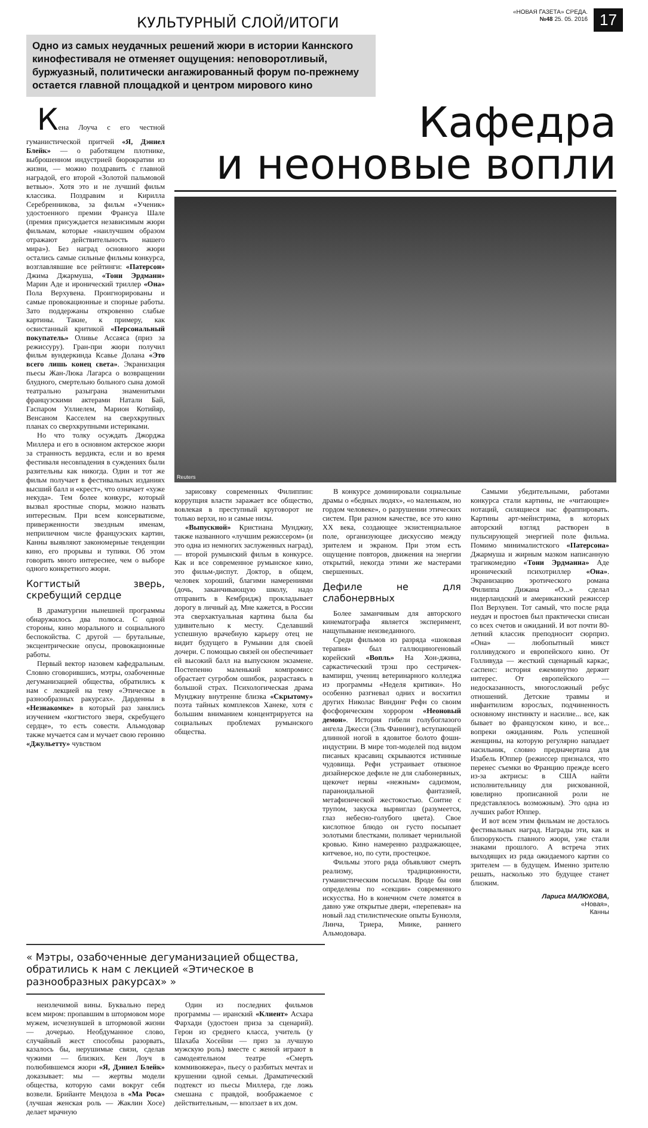КУЛЬТУРНЫЙ СЛОЙ/ИТОГИ
«НОВАЯ ГАЗЕТА» СРЕДА.
№48 25. 05. 2016
17
Одно из самых неудачных решений жюри в истории Каннского кинофестиваля не отменяет ощущения: неповоротливый, буржуазный, политически ангажированный форум по-прежнему остается главной площадкой и центром мирового кино
Кена Лоуча с его честной гуманистической притчей «Я, Дэниел Блейк» — о работящем плотнике, выброшенном индустрией бюрократии из жизни, — можно поздравить с главной наградой, его второй «Золотой пальмовой ветвью». Хотя это и не лучший фильм классика. Поздравим и Кирилла Серебренникова, за фильм «Ученик» удостоенного премии Франсуа Шале (премия присуждается независимым жюри фильмам, которые «наилучшим образом отражают действительность нашего мира»). Без наград основного жюри остались самые сильные фильмы конкурса, возглавлявшие все рейтинги: «Патерсон» Джима Джармуша, «Тони Эрдманн» Марин Аде и иронический триллер «Она» Пола Верхувена. Проигнорированы и самые провокационные и спорные работы. Зато поддержаны откровенно слабые картины. Такие, к примеру, как освистанный критикой «Персональный покупатель» Оливье Ассаяса (приз за режиссуру). Гран-при жюри получил фильм вундеркинда Ксавье Долана «Это всего лишь конец света». Экранизация пьесы Жан-Люка Лагарса о возвращении блудного, смертельно больного сына домой театрально разыграна знаменитыми французскими актерами Натали Бай, Гаспаром Уллиелем, Марион Котийяр, Венсаном Касселем на сверхкрупных планах со сверхкрупными истериками.
Но что толку осуждать Джорджа Миллера и его в основном актерское жюри за странность вердикта, если и во время фестиваля несовпадения в суждениях были разительны как никогда. Один и тот же фильм получает в фестивальных изданиях высший балл и «крест», что означает «хуже некуда». Тем более конкурс, который вызвал яростные споры, можно назвать интересным. При всем консерватизме, приверженности звездным именам, неприличном числе французских картин, Канны выявляют закономерные тенденции кино, его прорывы и тупики. Об этом говорить много интереснее, чем о выборе одного конкретного жюри.
Когтистый зверь, скребущий сердце
В драматургии нынешней программы обнаружилось два полюса. С одной стороны, кино морального и социального беспокойства. С другой — брутальные, эксцентрические опусы, провокационные работы.
Первый вектор назовем кафедральным. Словно сговорившись, мэтры, озабоченные дегуманизацией общества, обратились к нам с лекцией на тему «Этическое в разнообразных ракурсах». Дарденны в «Незнакомке» в который раз занялись изучением «когтистого зверя, скребущего сердце», то есть совести. Альмодовар также мучается сам и мучает свою героиню «Джульетту» чувством
Кафедра
и неоновые вопли
Reuters
зарисовку современных Филиппин: коррупция власти заражает все общество, вовлекая в преступный круговорот не только верхи, но и самые низы.
«Выпускной» Кристиана Мунджиу, также названного «лучшим режиссером» (и это одна из немногих заслуженных наград), — второй румынский фильм в конкурсе. Как и все современное румынское кино, это фильм-диспут. Доктор, в общем, человек хороший, благими намерениями (дочь, заканчивающую школу, надо отправить в Кембридж) прокладывает дорогу в личный ад. Мне кажется, в России эта сверхактуальная картина была бы удивительно к месту. Сделавший успешную врачебную карьеру отец не видит будущего в Румынии для своей дочери. С помощью связей он обеспечивает ей высокий балл на выпускном экзамене. Постепенно маленький компромисс обрастает сугробом ошибок, разрастаясь в большой страх. Психологическая драма Мунджиу внутренне близка «Скрытому» поэта тайных комплексов Ханеке, хотя с большим вниманием концентрируется на социальных проблемах румынского общества.
В конкурсе доминировали социальные драмы о «бедных людях», «о маленьком, но гордом человеке», о разрушении этических систем. При разном качестве, все это кино ХХ века, создающее экзистенциальное поле, организующее дискуссию между зрителем и экраном. При этом есть ощущение повторов, движения на энергии открытий, некогда этими же мастерами свершенных.
Дефиле не для слабонервных
Более заманчивым для авторского кинематографа является эксперимент, нащупывание неизведанного.
Среди фильмов из разряда «шоковая терапия» был галлюциногеновый корейский «Вопль» На Хон-джина, саркастический трэш про сестричек-вампирш, учениц ветеринарного колледжа из программы «Неделя критики». Но особенно разгневал одних и восхитил других Николас Виндинг Рефн со своим фосфорическим хоррором «Неоновый демон». История гибели голубоглазого ангела Джесси (Эль Фаннинг), вступающей длинной ногой в ядовитое болото фэшн-индустрии. В мире топ-моделей под видом писаных красавиц скрываются истинные чудовища. Рефн устраивает отвязное дизайнерское дефиле не для слабонервных, щекочет нервы «нежным» садизмом, параноидальной фантазией, метафизической жестокостью. Соитие с трупом, закуска вырвиглаз (разумеется, глаз небесно-голубого цвета). Свое кислотное блюдо он густо посыпает золотыми блестками, поливает чернильной кровью. Кино намеренно раздражающее, китчевое, но, по сути, простецкое.
Фильмы этого ряда объявляют смерть реализму, традиционности, гуманистическим посылам. Вроде бы они определены по «секции» современного искусства. Но в конечном счете ломятся в давно уже открытые двери, «перепевая» на новый лад стилистические опыты Бунюэля, Линча, Триера, Миике, раннего Альмодовара.
Самыми убедительными, работами конкурса стали картины, не «читающие» нотаций, силящиеся нас фраппировать. Картины арт-мейнстрима, в которых авторский взгляд растворен в пульсирующей энергией поле фильма. Помимо минималистского «Патерсона» Джармуша и жирным мазком написанную трагикомедию «Тони Эрдманна» Аде иронический психотриллер «Она». Экранизацию эротического романа Филиппа Дижана «О...» сделал нидерландский и американский режиссер Пол Верхувен. Тот самый, что после ряда неудач и простоев был практически списан со всех счетов и ожиданий. И вот почти 80-летний классик преподносит сюрприз. «Она» — любопытный микст голливудского и европейского кино. От Голливуда — жесткий сценарный каркас, саспенс: история ежеминутно держит интерес. От европейского — недосказанность, многосложный ребус отношений. Детские травмы и инфантилизм взрослых, подчиненность основному инстинкту и насилие... все, как бывает во французском кино, и все... вопреки ожиданиям. Роль успешной женщины, на которую регулярно нападает насильник, словно предначертана для Изабель Юппер (режиссер признался, что перенес съемки во Францию прежде всего из-за актрисы: в США найти исполнительницу для рискованной, ювелирно прописанной роли не представлялось возможным). Это одна из лучших работ Юппер.
И вот всем этим фильмам не досталось фестивальных наград. Награды эти, как и близорукость главного жюри, уже стали знаками прошлого. А встреча этих выходящих из ряда ожидаемого картин со зрителем — в будущем. Именно зрителю решать, насколько это будущее станет близким.
Лариса МАЛЮКОВА,
«Новая»,
Канны
« Мэтры, озабоченные дегуманизацией общества, обратились к нам с лекцией «Этическое в разнообразных ракурсах» »
неизлечимой вины. Буквально перед всем миром: пропавшим в штормовом море мужем, исчезнувшей в штормовой жизни — дочерью. Необдуманное слово, случайный жест способны разорвать, казалось бы, нерушимые связи, сделав чужими — близких. Кен Лоуч в полюбившемся жюри «Я, Дэниел Блейк» доказывает: мы — жертвы модели общества, которую сами вокруг себя возвели. Брийанте Мендоза в «Ма Роса» (лучшая женская роль — Жаклин Хосе) делает мрачную
Один из последних фильмов программы — иранский «Клиент» Асхара Фархади (удостоен приза за сценарий). Герои из среднего класса, учитель (у Шахаба Хосейни — приз за лучшую мужскую роль) вместе с женой играют в самодеятельном театре «Смерть коммивояжера», пьесу о разбитых мечтах и крушении одной семьи. Драматический подтекст из пьесы Миллера, где ложь смешана с правдой, воображаемое с действительным, — вползает в их дом.